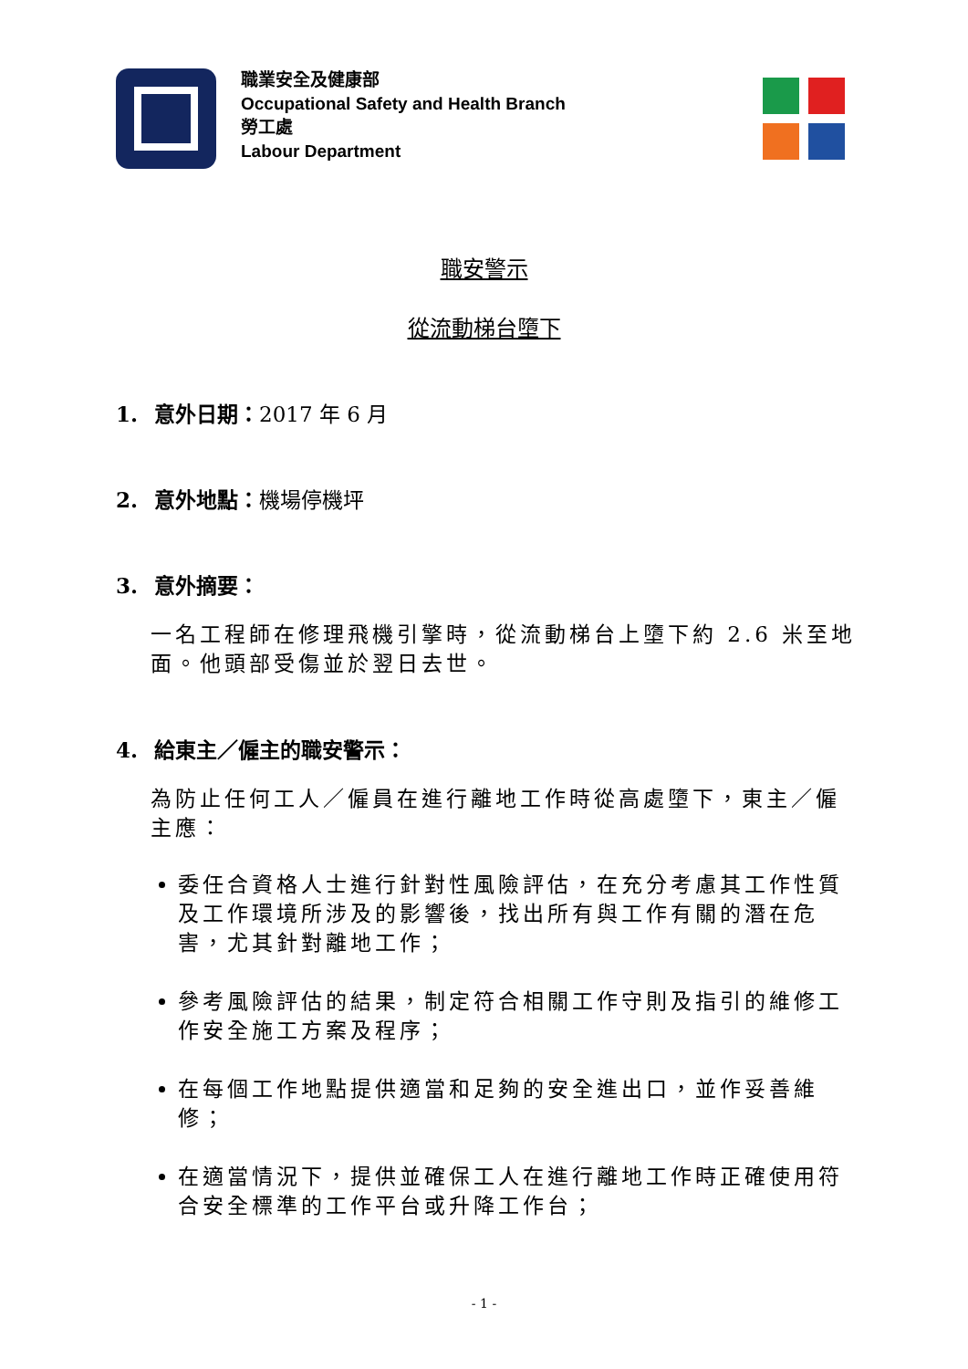職業安全及健康部
Occupational Safety and Health Branch
勞工處
Labour Department
職安警示
從流動梯台墮下
1. 意外日期：2017 年 6 月
2. 意外地點：機場停機坪
3. 意外摘要：
一名工程師在修理飛機引擎時，從流動梯台上墮下約 2.6 米至地面。他頭部受傷並於翌日去世。
4. 給東主／僱主的職安警示：
為防止任何工人／僱員在進行離地工作時從高處墮下，東主／僱主應：
委任合資格人士進行針對性風險評估，在充分考慮其工作性質及工作環境所涉及的影響後，找出所有與工作有關的潛在危害，尤其針對離地工作；
參考風險評估的結果，制定符合相關工作守則及指引的維修工作安全施工方案及程序；
在每個工作地點提供適當和足夠的安全進出口，並作妥善維修；
在適當情況下，提供並確保工人在進行離地工作時正確使用符合安全標準的工作平台或升降工作台；
- 1 -